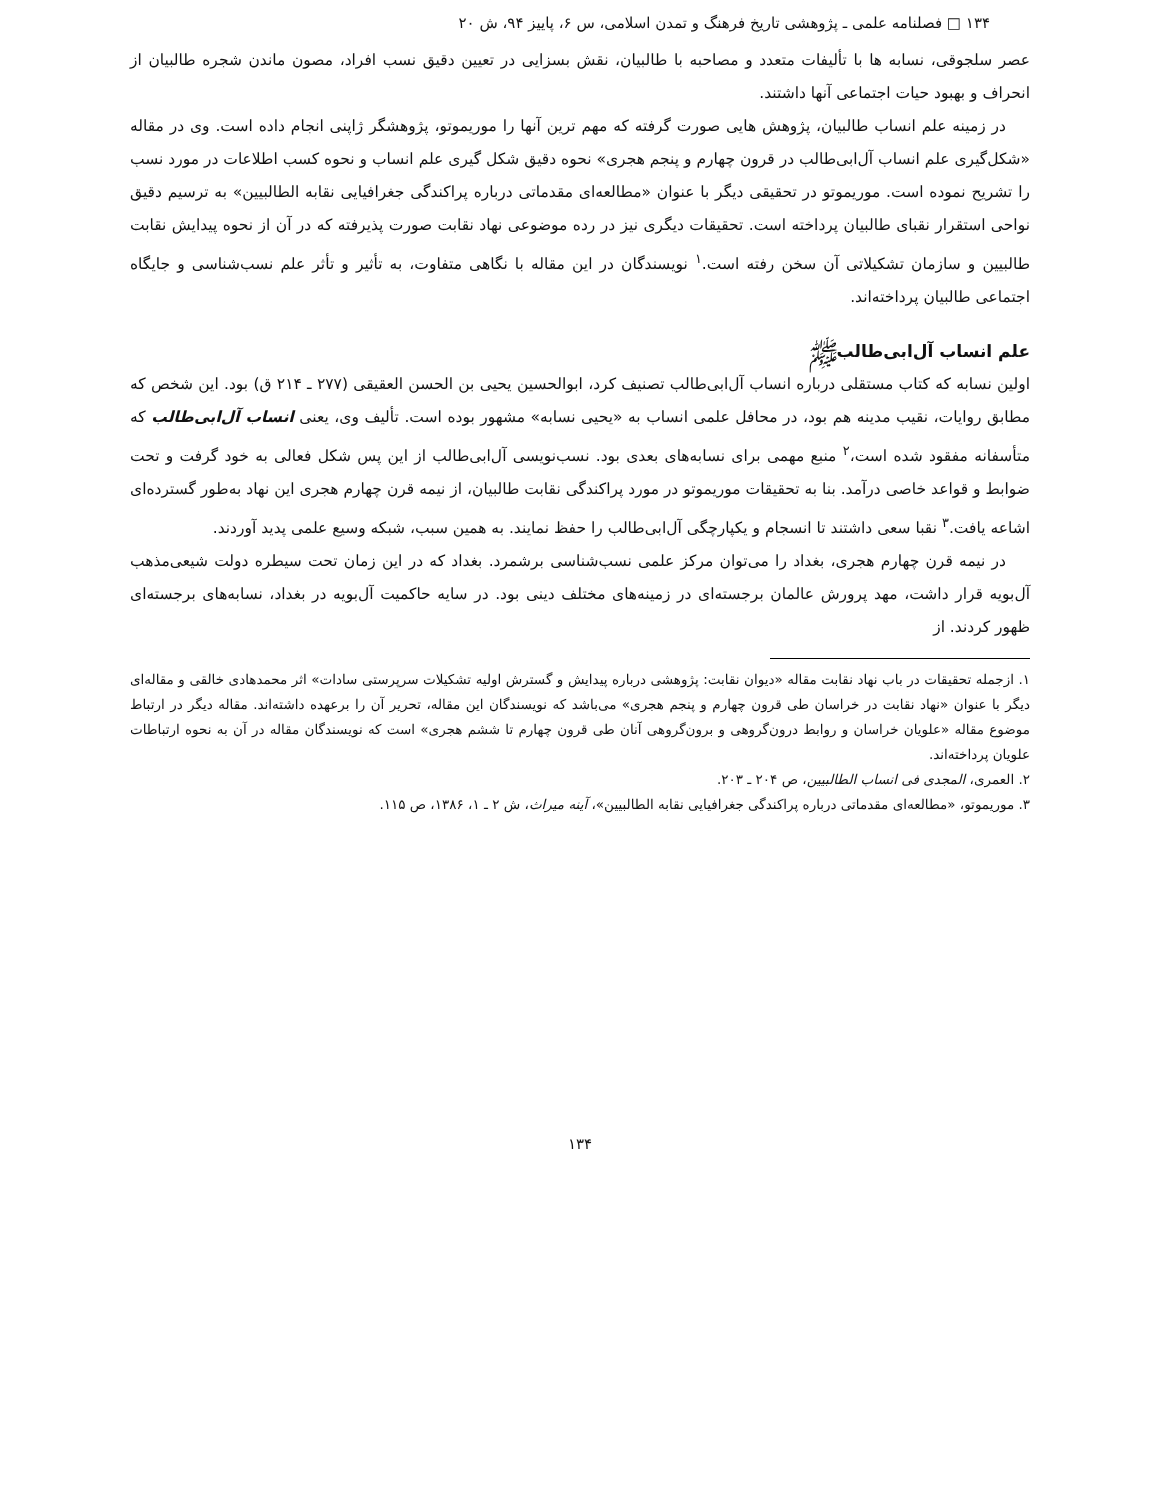۱۳۴ □ فصلنامه علمی ـ پژوهشی تاریخ فرهنگ و تمدن اسلامی، س ۶، پاییز ۹۴، ش ۲۰
عصر سلجوقی، نسابه ها با تألیفات متعدد و مصاحبه با طالبیان، نقش بسزایی در تعیین دقیق نسب افراد، مصون ماندن شجره طالبیان از انحراف و بهبود حیات اجتماعی آنها داشتند.
در زمینه علم انساب طالبیان، پژوهش هایی صورت گرفته که مهم ترین آنها را موریموتو، پژوهشگر ژاپنی انجام داده است. وی در مقاله «شکل‌گیری علم انساب آل‌ابی‌طالب در قرون چهارم و پنجم هجری» نحوه دقیق شکل گیری علم انساب و نحوه کسب اطلاعات در مورد نسب را تشریح نموده است. موریموتو در تحقیقی دیگر با عنوان «مطالعه‌ای مقدماتی درباره پراکندگی جغرافیایی نقابه الطالبیین» به ترسیم دقیق نواحی استقرار نقبای طالبیان پرداخته است. تحقیقات دیگری نیز در رده موضوعی نهاد نقابت صورت پذیرفته که در آن از نحوه پیدایش نقابت طالبیین و سازمان تشکیلاتی آن سخن رفته است.<sup>۱</sup> نویسندگان در این مقاله با نگاهی متفاوت، به تأثیر و تأثر علم نسب‌شناسی و جایگاه اجتماعی طالبیان پرداخته‌اند.
علم انساب آل‌ابی‌طالبﷺ
اولین نسابه که کتاب مستقلی درباره انساب آل‌ابی‌طالب تصنیف کرد، ابوالحسین یحیی بن الحسن العقیقی (۲۷۷ ـ ۲۱۴ ق) بود. این شخص که مطابق روایات، نقیب مدینه هم بود، در محافل علمی انساب به «یحیی نسابه» مشهور بوده است. تألیف وی، یعنی انساب آل‌ابی‌طالب که متأسفانه مفقود شده است،<sup>۲</sup> منبع مهمی برای نسابه‌های بعدی بود. نسب‌نویسی آل‌ابی‌طالب از این پس شکل فعالی به خود گرفت و تحت ضوابط و قواعد خاصی درآمد. بنا به تحقیقات موریموتو در مورد پراکندگی نقابت طالبیان، از نیمه قرن چهارم هجری این نهاد به‌طور گسترده‌ای اشاعه یافت.<sup>۳</sup> نقبا سعی داشتند تا انسجام و یکپارچگی آل‌ابی‌طالب را حفظ نمایند. به همین سبب، شبکه وسیع علمی پدید آوردند.
در نیمه قرن چهارم هجری، بغداد را می‌توان مرکز علمی نسب‌شناسی برشمرد. بغداد که در این زمان تحت سیطره دولت شیعی‌مذهب آل‌بویه قرار داشت، مهد پرورش عالمان برجسته‌ای در زمینه‌های مختلف دینی بود. در سایه حاکمیت آل‌بویه در بغداد، نسابه‌های برجسته‌ای ظهور کردند. از
۱. ازجمله تحقیقات در باب نهاد نقابت مقاله «دیوان نقابت: پژوهشی درباره پیدایش و گسترش اولیه تشکیلات سرپرستی سادات» اثر محمدهادی خالقی و مقاله‌ای دیگر با عنوان «نهاد نقابت در خراسان طی قرون چهارم و پنجم هجری» می‌باشد که نویسندگان این مقاله، تحریر آن را برعهده داشته‌اند. مقاله دیگر در ارتباط موضوع مقاله «علویان خراسان و روابط درون‌گروهی و برون‌گروهی آنان طی قرون چهارم تا ششم هجری» است که نویسندگان مقاله در آن به نحوه ارتباطات علویان پرداخته‌اند.
۲. العمری، المجدی فی انساب الطالبیین، ص ۲۰۴ ـ ۲۰۳.
۳. موریموتو، «مطالعه‌ای مقدماتی درباره پراکندگی جغرافیایی نقابه الطالبیین»، آینه میراث، ش ۲ ـ ۱، ۱۳۸۶، ص ۱۱۵.
۱۳۴